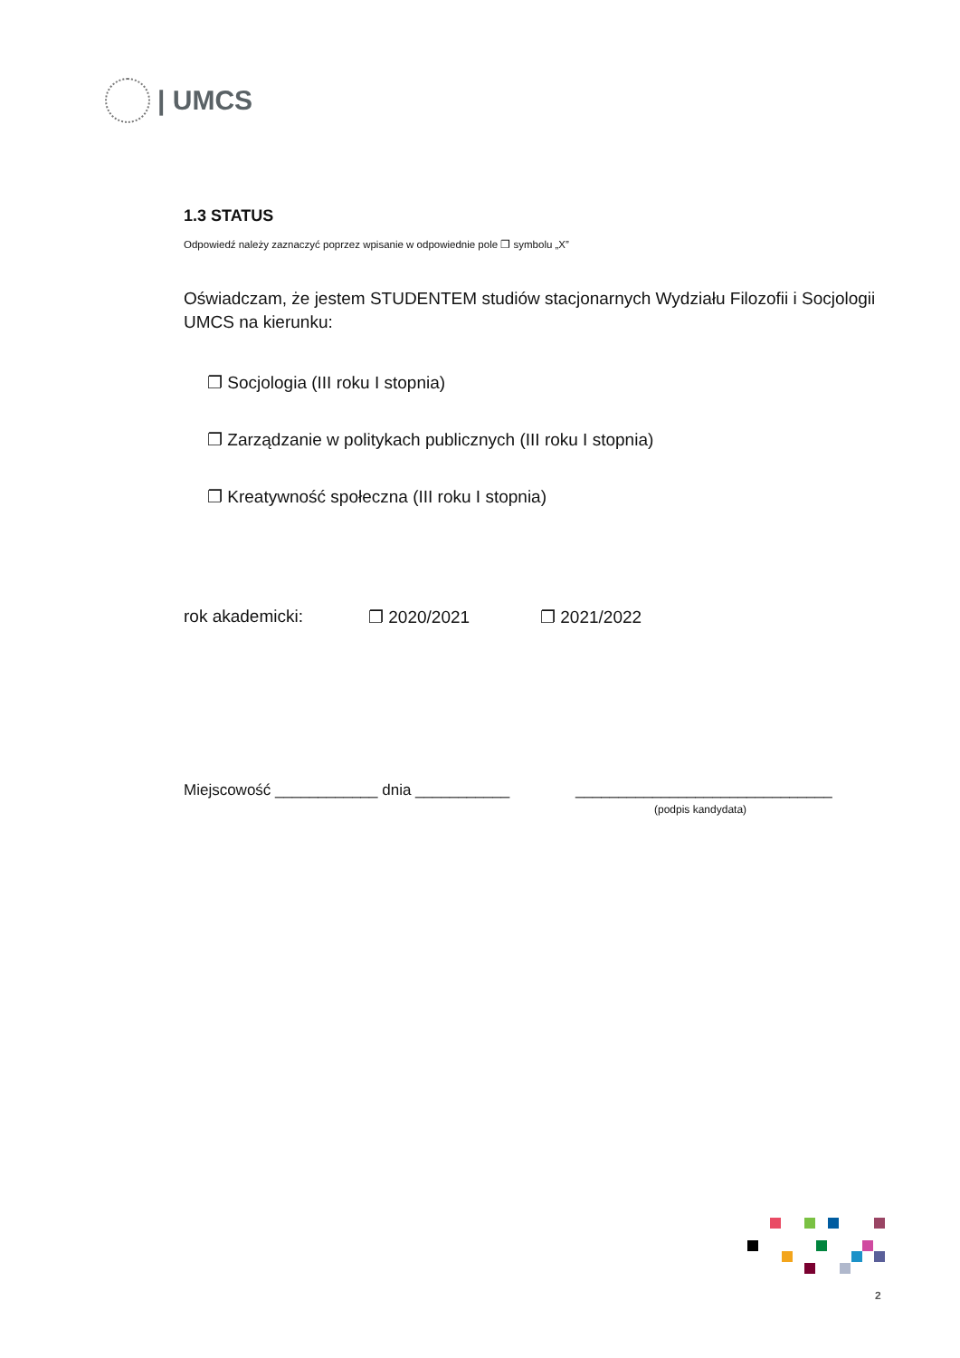| UMCS
1.3 STATUS
Odpowiedź należy zaznaczyć poprzez wpisanie w odpowiednie pole ❐ symbolu „X”
Oświadczam, że jestem STUDENTEM studiów stacjonarnych Wydziału Filozofii i Socjologii UMCS na kierunku:
❐ Socjologia (III roku I stopnia)
❐ Zarządzanie w politykach publicznych (III roku I stopnia)
❐ Kreatywność społeczna (III roku I stopnia)
rok akademicki: ❐ 2020/2021 ❐ 2021/2022
Miejscowość ____________ dnia ___________ ______________________________
(podpis kandydata)
2